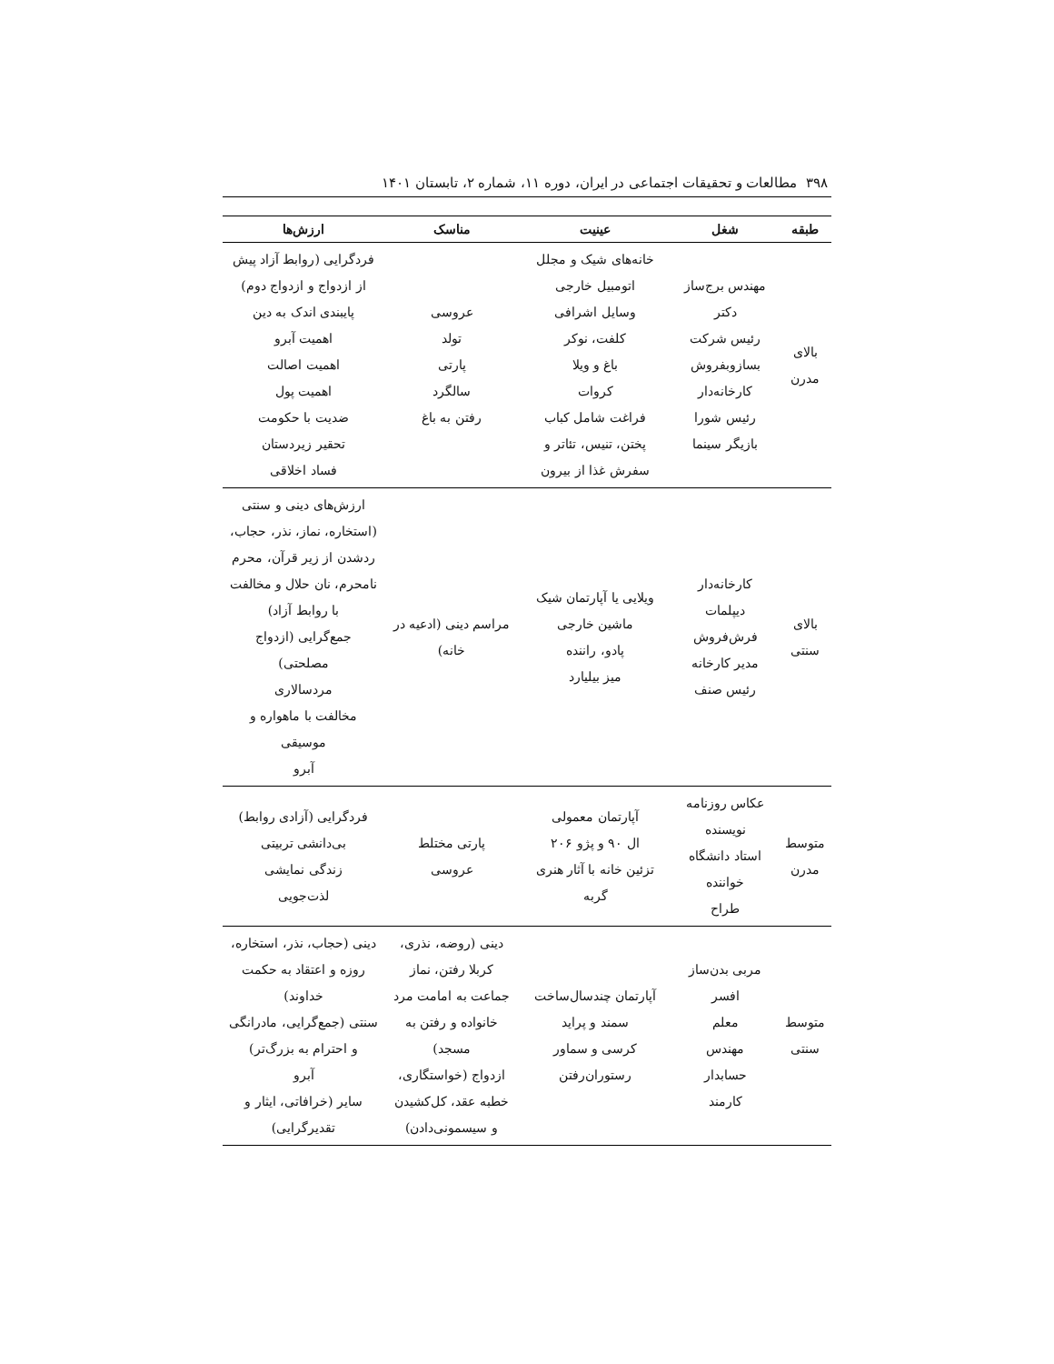۳۹۸ مطالعات و تحقیقات اجتماعی در ایران، دوره ۱۱، شماره ۲، تابستان ۱۴۰۱
| طبقه | شغل | عینیت | مناسک | ارزش‌ها |
| --- | --- | --- | --- | --- |
| بالای مدرن | مهندس برج‌ساز دکتر رئیس شرکت بسازوبفروش کارخانه‌دار رئیس شورا بازیگر سینما | خانه‌های شیک و مجلل اتومبیل خارجی وسایل اشرافی کلفت، نوکر باغ و ویلا کروات فراغت شامل کباب پختن، تنیس، تئاتر و سفرش غذا از بیرون | عروسی تولد پارتی سالگرد رفتن به باغ | فردگرایی (روابط آزاد پیش از ازدواج و ازدواج دوم) پایبندی اندک به دین اهمیت آبرو اهمیت اصالت اهمیت پول ضدیت با حکومت تحقیر زیردستان فساد اخلاقی |
| بالای سنتی | کارخانه‌دار دیپلمات فرش‌فروش مدیر کارخانه رئیس صنف | ویلایی یا آپارتمان شیک ماشین خارجی پادو، راننده میز بیلیارد | مراسم دینی (ادعیه در خانه) | ارزش‌های دینی و سنتی (استخاره، نماز، نذر، حجاب، ردشدن از زیر قرآن، محرم نامحرم، نان حلال و مخالفت با روابط آزاد) جمع‌گرایی (ازدواج مصلحتی) مردسالاری مخالفت با ماهواره و موسیقی آبرو |
| متوسط مدرن | عکاس روزنامه نویسنده استاد دانشگاه خواننده طراح | آپارتمان معمولی ال ۹۰ و پژو ۲۰۶ تزئین خانه با آثار هنری گربه | پارتی مختلط عروسی | فردگرایی (آزادی روابط) بی‌دانشی تربیتی زندگی نمایشی لذت‌جویی |
| متوسط سنتی | مربی بدن‌ساز افسر معلم مهندس حسابدار کارمند | آپارتمان چندسال‌ساخت سمند و پراید کرسی و سماور رستوران‌رفتن | دینی (روضه، نذری، کربلا رفتن، نماز جماعت به امامت مرد خانواده و رفتن به مسجد) ازدواج (خواستگاری، خطبه عقد، کل‌کشیدن و سیسمونی‌دادن) | دینی (حجاب، نذر، استخاره، روزه و اعتقاد به حکمت خداوند) سنتی (جمع‌گرایی، مادرانگی و احترام به بزرگ‌تر) آبرو سایر (خرافاتی، ایثار و تقدیرگرایی) |